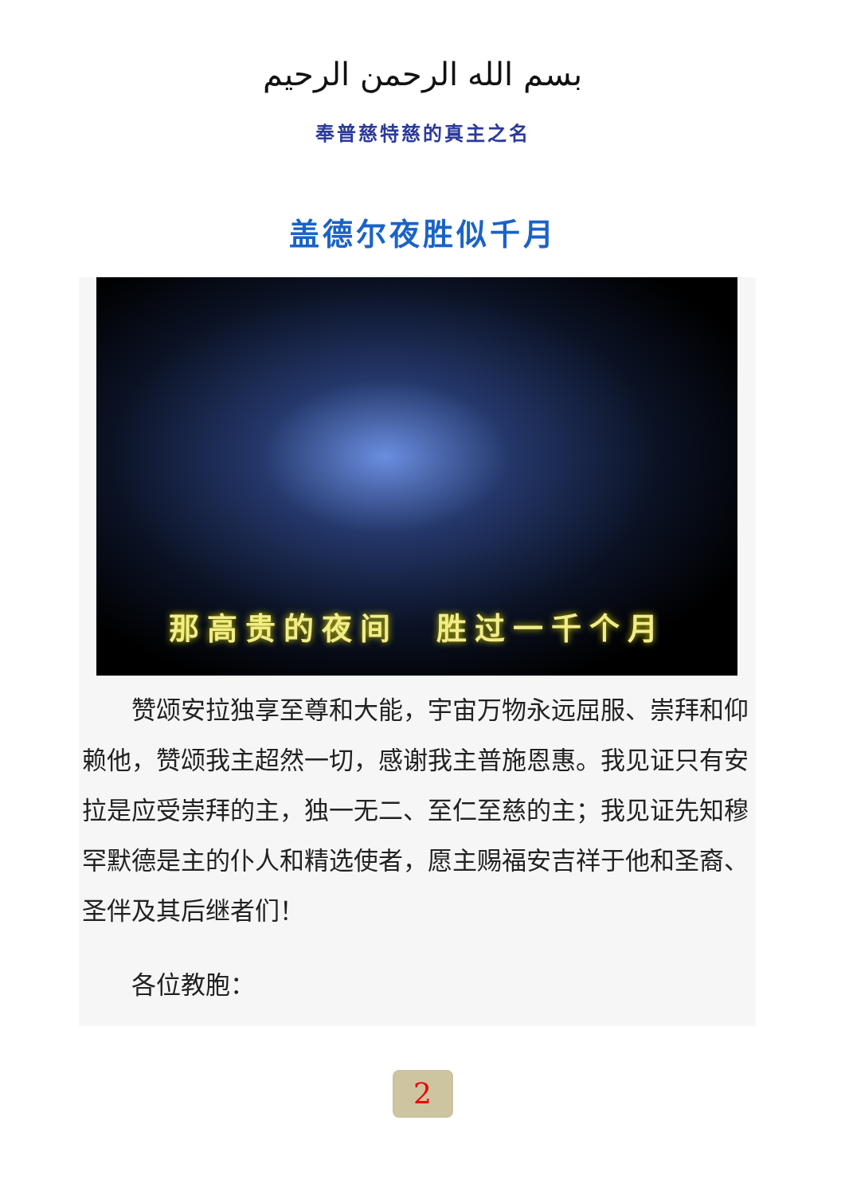بسم الله الرحمن الرحيم
奉普慈特慈的真主之名
盖德尔夜胜似千月
那高贵的夜间　胜过一千个月
　　赞颂安拉独享至尊和大能，宇宙万物永远屈服、崇拜和仰赖他，赞颂我主超然一切，感谢我主普施恩惠。我见证只有安拉是应受崇拜的主，独一无二、至仁至慈的主；我见证先知穆罕默德是主的仆人和精选使者，愿主赐福安吉祥于他和圣裔、圣伴及其后继者们！
　　各位教胞：
2